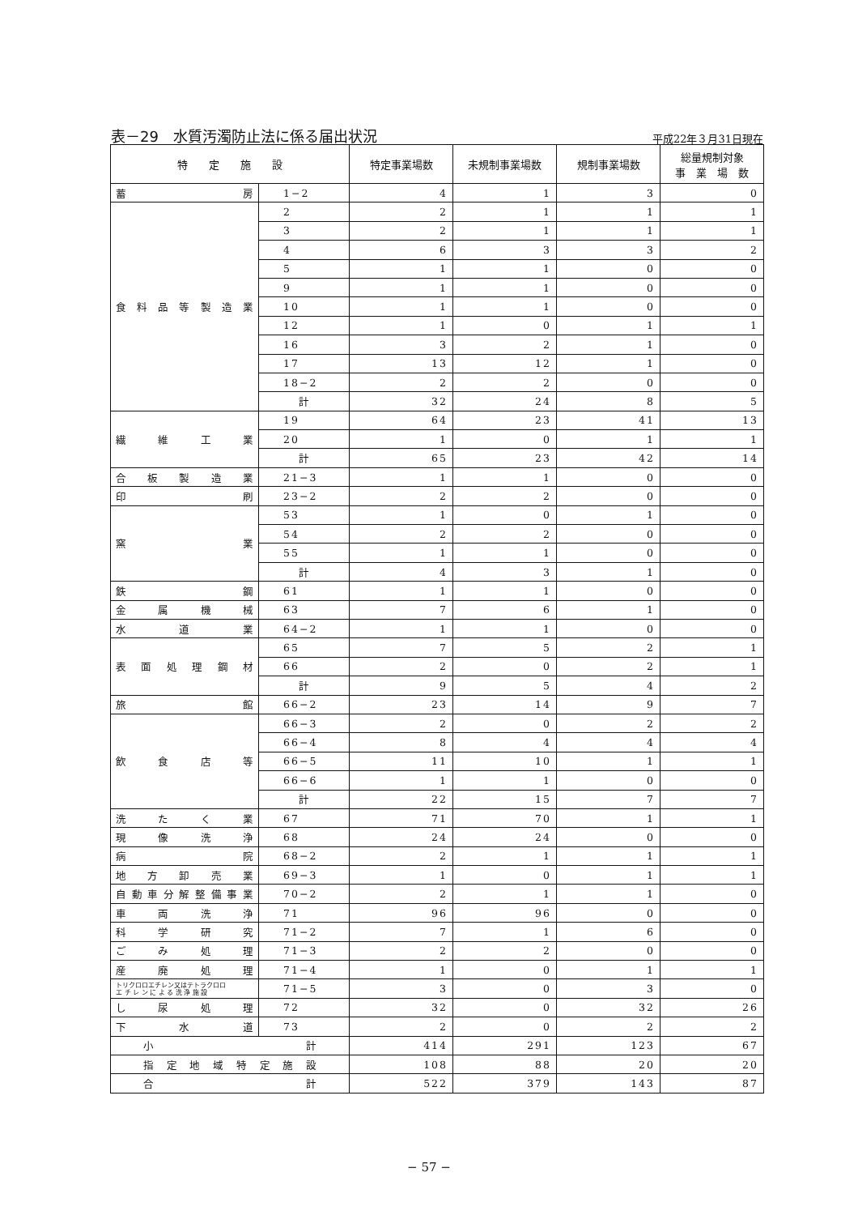表－29　水質汚濁防止法に係る届出状況
平成22年３月31日現在
| 特 定 施 設 | | 特定事業場数 | 未規制事業場数 | 規制事業場数 | 総量規制対象 事 業 場 数 |
| --- | --- | --- | --- | --- | --- |
| 蓄 房 | 1−2 | 4 | 1 | 3 | 0 |
| 食 料 品 等 製 造 業 | 2 | 2 | 1 | 1 | 1 |
| | 3 | 2 | 1 | 1 | 1 |
| | 4 | 6 | 3 | 3 | 2 |
| | 5 | 1 | 1 | 0 | 0 |
| | 9 | 1 | 1 | 0 | 0 |
| | 10 | 1 | 1 | 0 | 0 |
| | 12 | 1 | 0 | 1 | 1 |
| | 16 | 3 | 2 | 1 | 0 |
| | 17 | 13 | 12 | 1 | 0 |
| | 18−2 | 2 | 2 | 0 | 0 |
| | 計 | 32 | 24 | 8 | 5 |
| 繊 維 工 業 | 19 | 64 | 23 | 41 | 13 |
| | 20 | 1 | 0 | 1 | 1 |
| | 計 | 65 | 23 | 42 | 14 |
| 合 板 製 造 業 | 21−3 | 1 | 1 | 0 | 0 |
| 印 刷 | 23−2 | 2 | 2 | 0 | 0 |
| 窯 業 | 53 | 1 | 0 | 1 | 0 |
| | 54 | 2 | 2 | 0 | 0 |
| | 55 | 1 | 1 | 0 | 0 |
| | 計 | 4 | 3 | 1 | 0 |
| 鉄 鋼 | 61 | 1 | 1 | 0 | 0 |
| 金 属 機 械 | 63 | 7 | 6 | 1 | 0 |
| 水 道 業 | 64−2 | 1 | 1 | 0 | 0 |
| 表 面 処 理 鋼 材 | 65 | 7 | 5 | 2 | 1 |
| | 66 | 2 | 0 | 2 | 1 |
| | 計 | 9 | 5 | 4 | 2 |
| 旅 館 | 66−2 | 23 | 14 | 9 | 7 |
| 飲 食 店 等 | 66−3 | 2 | 0 | 2 | 2 |
| | 66−4 | 8 | 4 | 4 | 4 |
| | 66−5 | 11 | 10 | 1 | 1 |
| | 66−6 | 1 | 1 | 0 | 0 |
| | 計 | 22 | 15 | 7 | 7 |
| 洗 た く 業 | 67 | 71 | 70 | 1 | 1 |
| 現 像 洗 浄 | 68 | 24 | 24 | 0 | 0 |
| 病 院 | 68−2 | 2 | 1 | 1 | 1 |
| 地 方 卸 売 業 | 69−3 | 1 | 0 | 1 | 1 |
| 自 動 車 分 解 整 備 事 業 | 70−2 | 2 | 1 | 1 | 0 |
| 車 両 洗 浄 | 71 | 96 | 96 | 0 | 0 |
| 科 学 研 究 | 71−2 | 7 | 1 | 6 | 0 |
| ご み 処 理 | 71−3 | 2 | 2 | 0 | 0 |
| 産 廃 処 理 | 71−4 | 1 | 0 | 1 | 1 |
| トリクロロエチレン又はテトラクロロ エ チ レ ン に よ る 洗 浄 施 設 | 71−5 | 3 | 0 | 3 | 0 |
| し 尿 処 理 | 72 | 32 | 0 | 32 | 26 |
| 下 水 道 | 73 | 2 | 0 | 2 | 2 |
| 小 計 | | 414 | 291 | 123 | 67 |
| 指 定 地 域 特 定 施 設 | | 108 | 88 | 20 | 20 |
| 合 計 | | 522 | 379 | 143 | 87 |
− 57 −